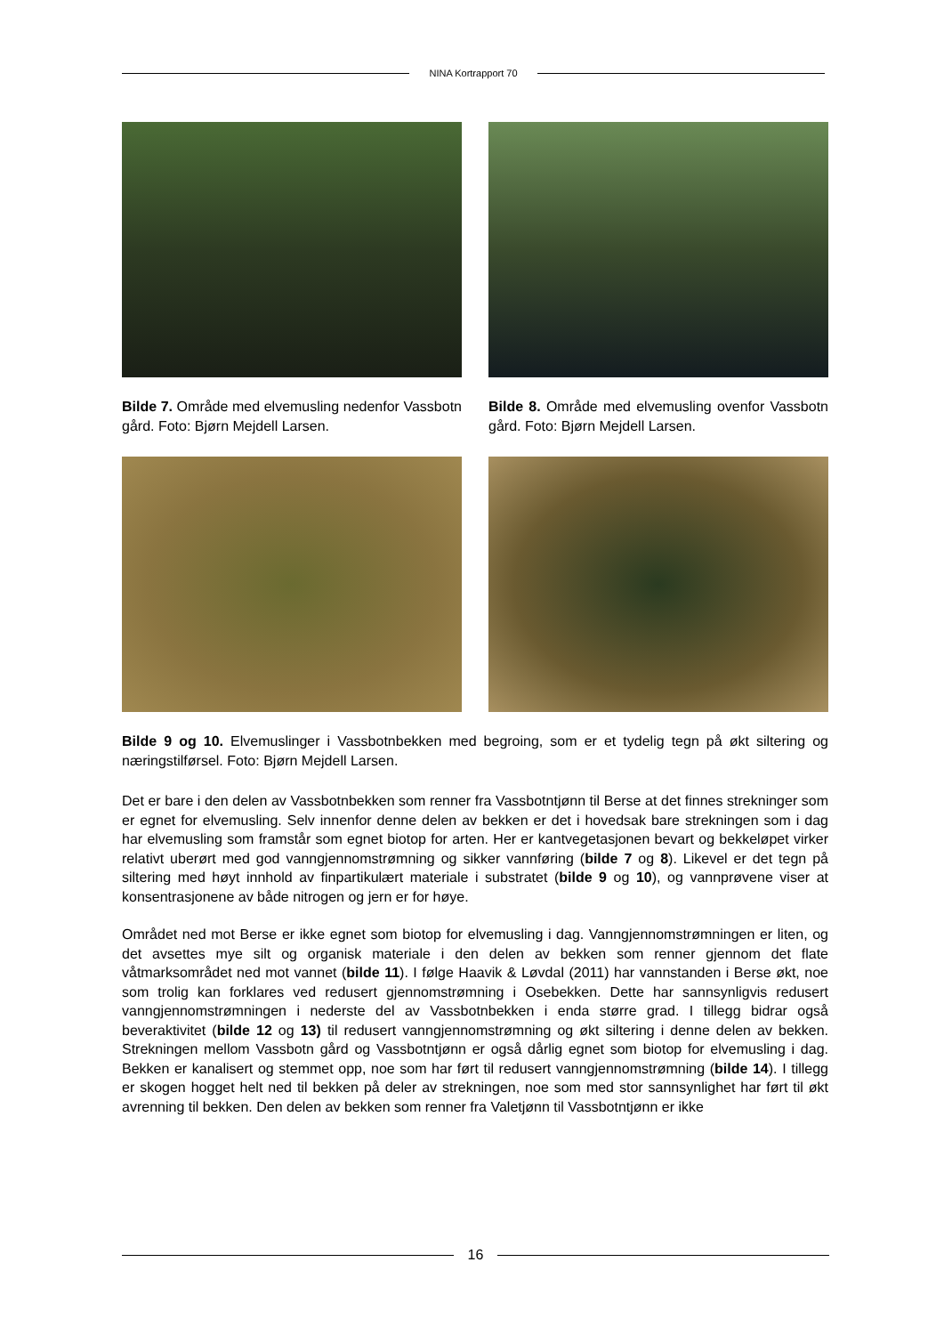NINA Kortrapport 70
Bilde 7. Område med elvemusling nedenfor Vassbotn gård. Foto: Bjørn Mejdell Larsen.
Bilde 8. Område med elvemusling ovenfor Vassbotn gård. Foto: Bjørn Mejdell Larsen.
Bilde 9 og 10. Elvemuslinger i Vassbotnbekken med begroing, som er et tydelig tegn på økt siltering og næringstilførsel. Foto: Bjørn Mejdell Larsen.
Det er bare i den delen av Vassbotnbekken som renner fra Vassbotntjønn til Berse at det finnes strekninger som er egnet for elvemusling. Selv innenfor denne delen av bekken er det i hovedsak bare strekningen som i dag har elvemusling som framstår som egnet biotop for arten. Her er kantvegetasjonen bevart og bekkeløpet virker relativt uberørt med god vanngjennomstrømning og sikker vannføring (bilde 7 og 8). Likevel er det tegn på siltering med høyt innhold av finpartikulært materiale i substratet (bilde 9 og 10), og vannprøvene viser at konsentrasjonene av både nitrogen og jern er for høye.
Området ned mot Berse er ikke egnet som biotop for elvemusling i dag. Vanngjennomstrømningen er liten, og det avsettes mye silt og organisk materiale i den delen av bekken som renner gjennom det flate våtmarksområdet ned mot vannet (bilde 11). I følge Haavik & Løvdal (2011) har vannstanden i Berse økt, noe som trolig kan forklares ved redusert gjennomstrømning i Osebekken. Dette har sannsynligvis redusert vanngjennomstrømningen i nederste del av Vassbotnbekken i enda større grad. I tillegg bidrar også beveraktivitet (bilde 12 og 13) til redusert vanngjennomstrømning og økt siltering i denne delen av bekken. Strekningen mellom Vassbotn gård og Vassbotntjønn er også dårlig egnet som biotop for elvemusling i dag. Bekken er kanalisert og stemmet opp, noe som har ført til redusert vanngjennomstrømning (bilde 14). I tillegg er skogen hogget helt ned til bekken på deler av strekningen, noe som med stor sannsynlighet har ført til økt avrenning til bekken. Den delen av bekken som renner fra Valetjønn til Vassbotntjønn er ikke
16